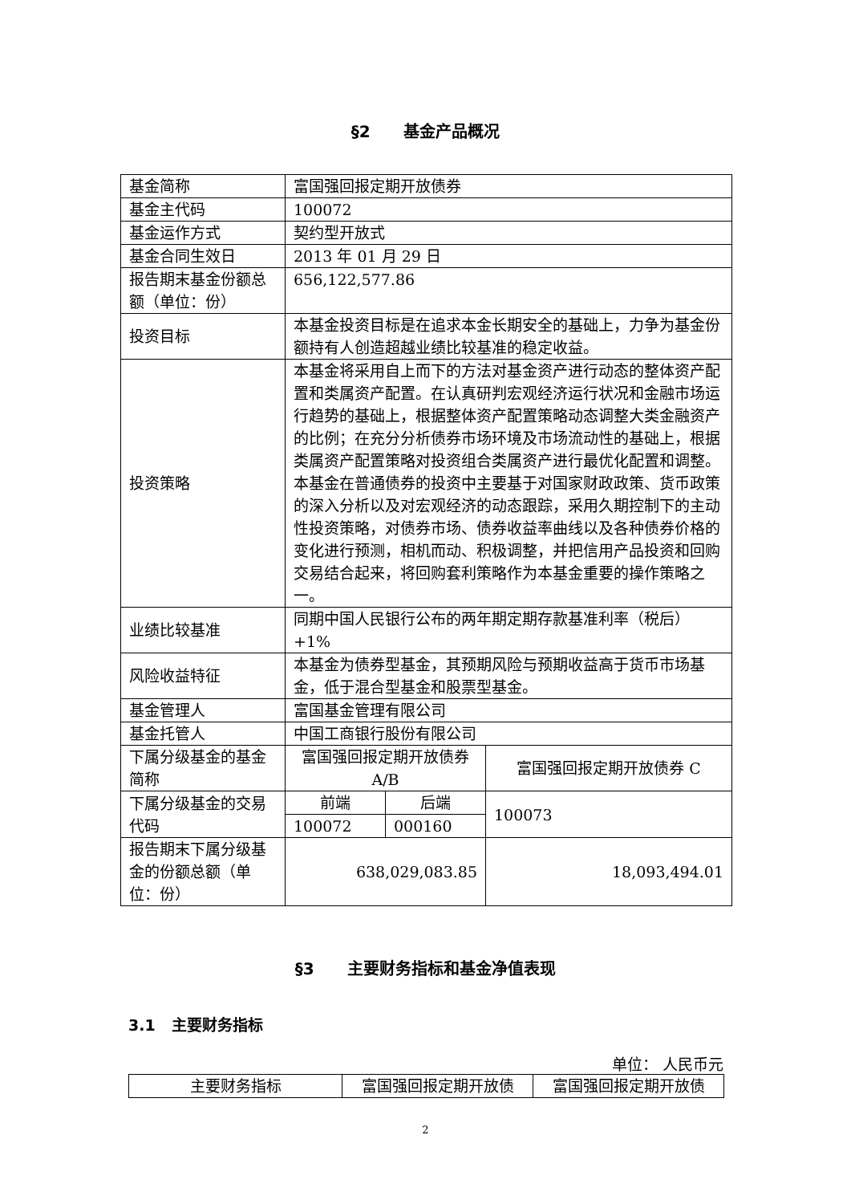§2 基金产品概况
| 基金简称 | 富国强回报定期开放债券 | | |
| 基金主代码 | 100072 | | |
| 基金运作方式 | 契约型开放式 | | |
| 基金合同生效日 | 2013 年 01 月 29 日 | | |
| 报告期末基金份额总额（单位：份） | 656,122,577.86 | | |
| 投资目标 | 本基金投资目标是在追求本金长期安全的基础上，力争为基金份额持有人创造超越业绩比较基准的稳定收益。 | | |
| 投资策略 | 本基金将采用自上而下的方法对基金资产进行动态的整体资产配置和类属资产配置。在认真研判宏观经济运行状况和金融市场运行趋势的基础上，根据整体资产配置策略动态调整大类金融资产的比例；在充分分析债券市场环境及市场流动性的基础上，根据类属资产配置策略对投资组合类属资产进行最优化配置和调整。 本基金在普通债券的投资中主要基于对国家财政政策、货币政策的深入分析以及对宏观经济的动态跟踪，采用久期控制下的主动性投资策略，对债券市场、债券收益率曲线以及各种债券价格的变化进行预测，相机而动、积极调整，并把信用产品投资和回购交易结合起来，将回购套利策略作为本基金重要的操作策略之一。 | | |
| 业绩比较基准 | 同期中国人民银行公布的两年期定期存款基准利率（税后）+1% | | |
| 风险收益特征 | 本基金为债券型基金，其预期风险与预期收益高于货币市场基金，低于混合型基金和股票型基金。 | | |
| 基金管理人 | 富国基金管理有限公司 | | |
| 基金托管人 | 中国工商银行股份有限公司 | | |
| 下属分级基金的基金简称 | 富国强回报定期开放债券 A/B | | 富国强回报定期开放债券 C |
| 下属分级基金的交易代码 | 前端 | 后端 | 100073 |
| | 100072 | 000160 | |
| 报告期末下属分级基金的份额总额（单位：份） | 638,029,083.85 | | 18,093,494.01 |
§3 主要财务指标和基金净值表现
3.1 主要财务指标
单位： 人民币元
| 主要财务指标 | 富国强回报定期开放债 | 富国强回报定期开放债 |
2